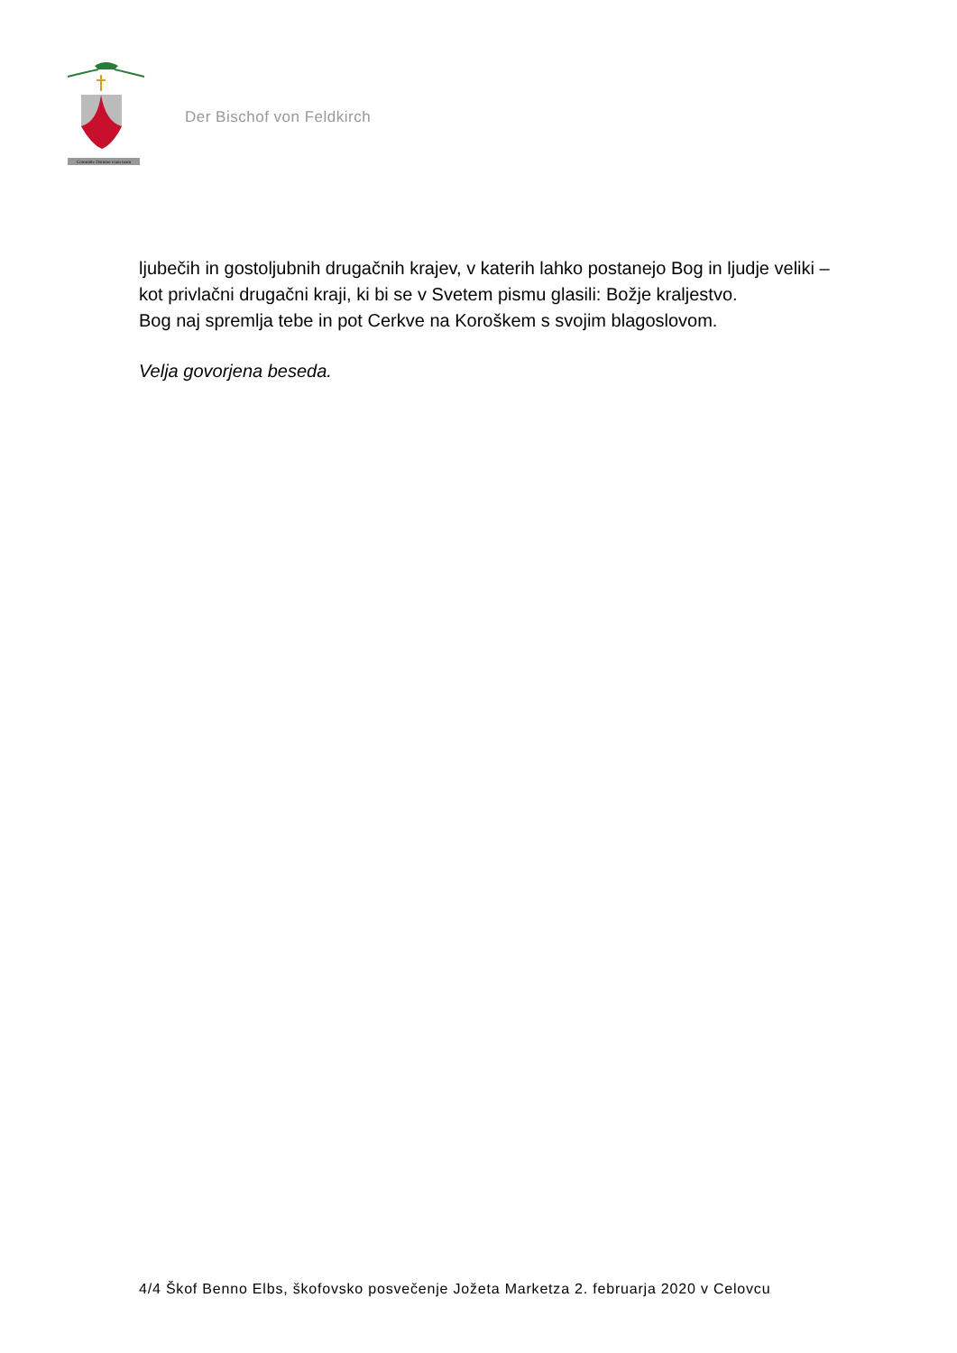Committe Domino viam tuam
Der Bischof von Feldkirch
ljubečih in gostoljubnih drugačnih krajev, v katerih lahko postanejo Bog in ljudje veliki – kot privlačni drugačni kraji, ki bi se v Svetem pismu glasili: Božje kraljestvo.
Bog naj spremlja tebe in pot Cerkve na Koroškem s svojim blagoslovom.
Velja govorjena beseda.
4/4 Škof Benno Elbs, škofovsko posvečenje Jožeta Marketza 2. februarja 2020 v Celovcu